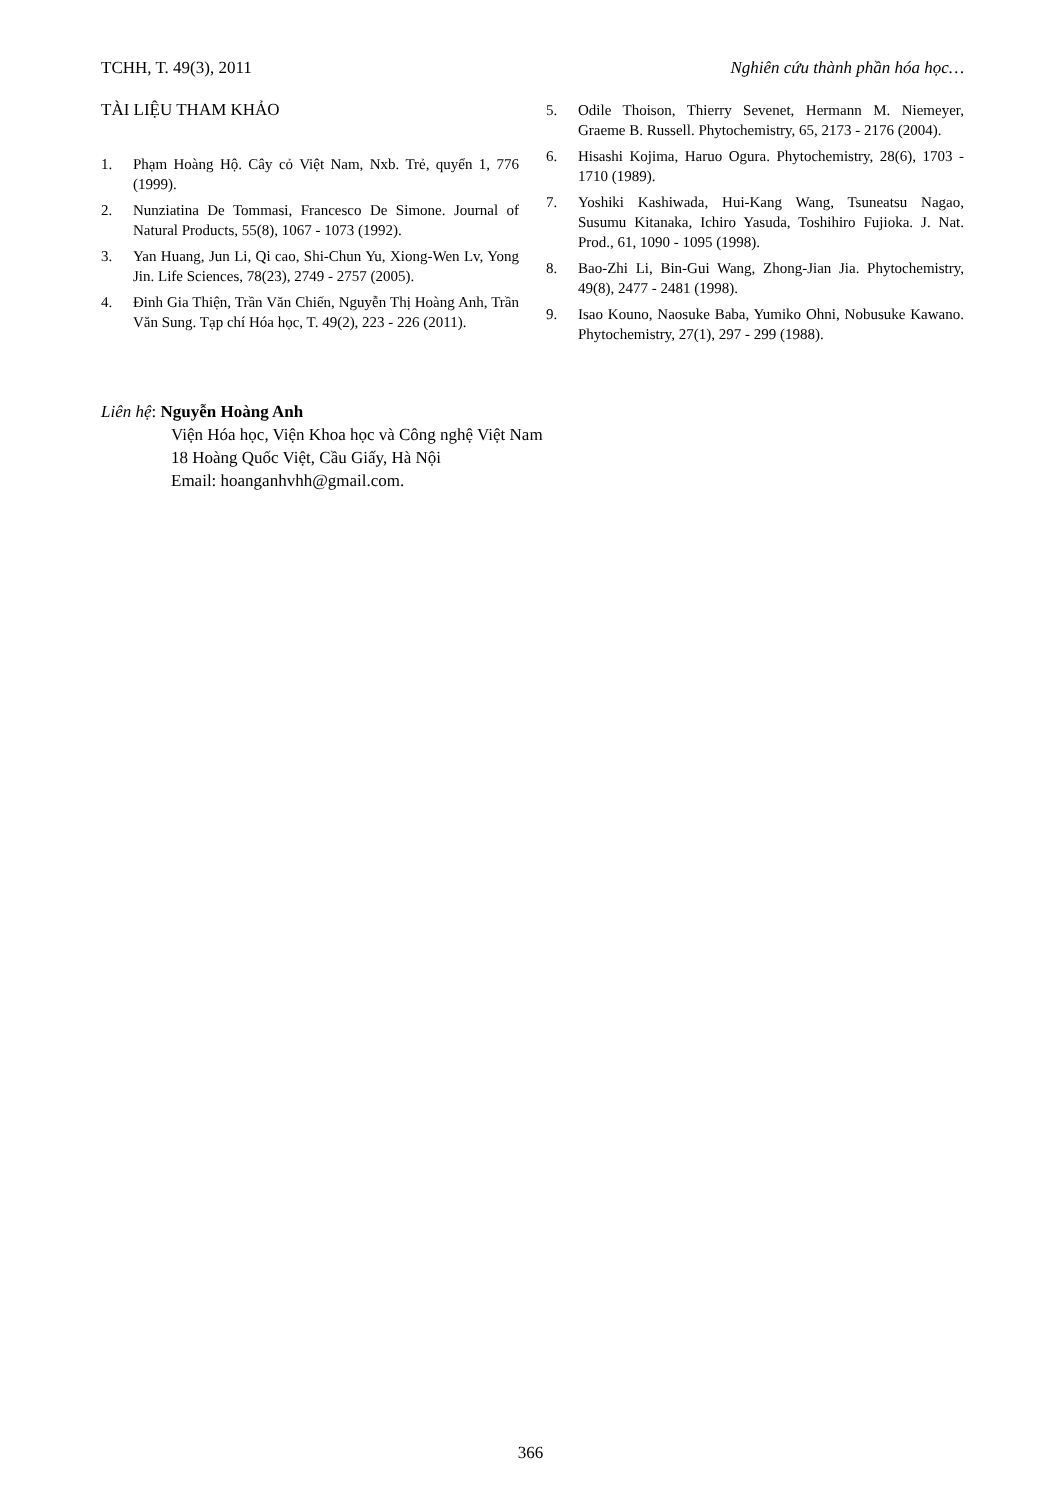TCHH, T. 49(3), 2011 Nghiên cứu thành phần hóa học…
TÀI LIỆU THAM KHẢO
1. Phạm Hoàng Hộ. Cây cỏ Việt Nam, Nxb. Trẻ, quyển 1, 776 (1999).
2. Nunziatina De Tommasi, Francesco De Simone. Journal of Natural Products, 55(8), 1067 - 1073 (1992).
3. Yan Huang, Jun Li, Qi cao, Shi-Chun Yu, Xiong-Wen Lv, Yong Jin. Life Sciences, 78(23), 2749 - 2757 (2005).
4. Đinh Gia Thiện, Trần Văn Chiến, Nguyễn Thị Hoàng Anh, Trần Văn Sung. Tạp chí Hóa học, T. 49(2), 223 - 226 (2011).
5. Odile Thoison, Thierry Sevenet, Hermann M. Niemeyer, Graeme B. Russell. Phytochemistry, 65, 2173 - 2176 (2004).
6. Hisashi Kojima, Haruo Ogura. Phytochemistry, 28(6), 1703 - 1710 (1989).
7. Yoshiki Kashiwada, Hui-Kang Wang, Tsuneatsu Nagao, Susumu Kitanaka, Ichiro Yasuda, Toshihiro Fujioka. J. Nat. Prod., 61, 1090 - 1095 (1998).
8. Bao-Zhi Li, Bin-Gui Wang, Zhong-Jian Jia. Phytochemistry, 49(8), 2477 - 2481 (1998).
9. Isao Kouno, Naosuke Baba, Yumiko Ohni, Nobusuke Kawano. Phytochemistry, 27(1), 297 - 299 (1988).
Liên hệ: Nguyễn Hoàng Anh
Viện Hóa học, Viện Khoa học và Công nghệ Việt Nam
18 Hoàng Quốc Việt, Cầu Giấy, Hà Nội
Email: hoanganhvhh@gmail.com.
366